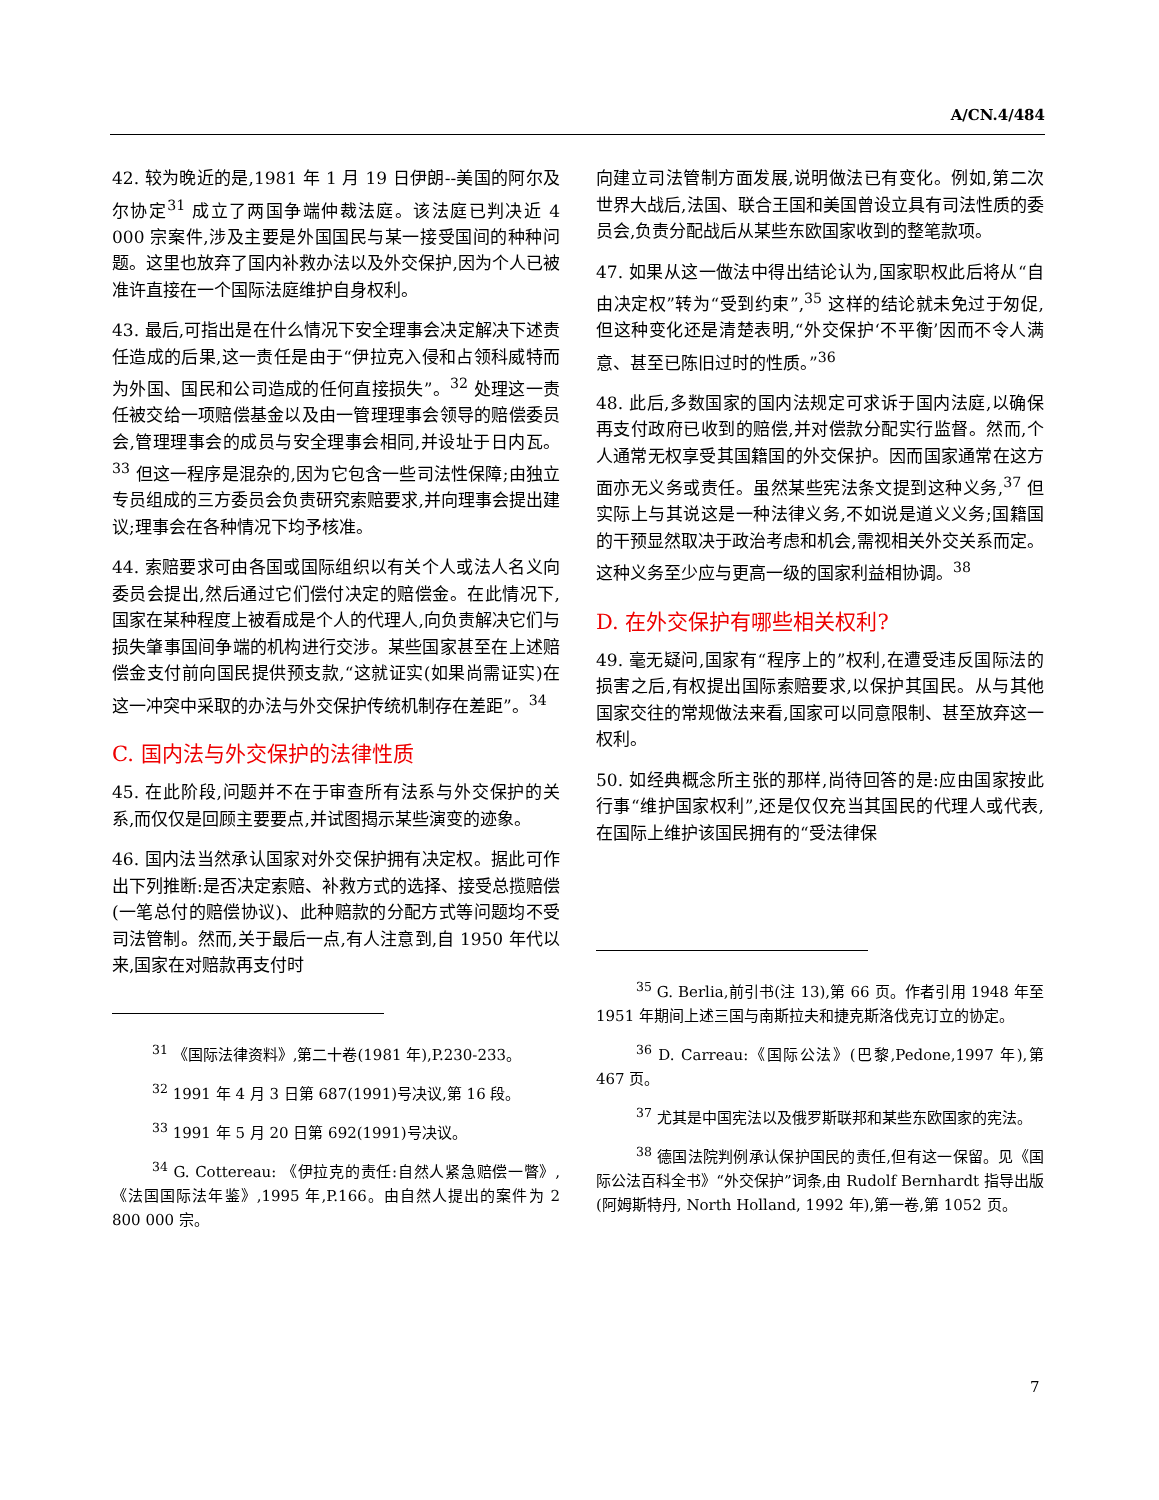A/CN.4/484
42. 较为晚近的是,1981 年 1 月 19 日伊朗--美国的阿尔及尔协定<sup>31</sup> 成立了两国争端仲裁法庭。该法庭已判决近 4 000 宗案件,涉及主要是外国国民与某一接受国间的种种问题。这里也放弃了国内补救办法以及外交保护,因为个人已被准许直接在一个国际法庭维护自身权利。
43. 最后,可指出是在什么情况下安全理事会决定解决下述责任造成的后果,这一责任是由于“伊拉克入侵和占领科威特而为外国、国民和公司造成的任何直接损失”。<sup>32</sup> 处理这一责任被交给一项赔偿基金以及由一管理理事会领导的赔偿委员会,管理理事会的成员与安全理事会相同,并设址于日内瓦。<sup>33</sup> 但这一程序是混杂的,因为它包含一些司法性保障;由独立专员组成的三方委员会负责研究索赔要求,并向理事会提出建议;理事会在各种情况下均予核准。
44. 索赔要求可由各国或国际组织以有关个人或法人名义向委员会提出,然后通过它们偿付决定的赔偿金。在此情况下,国家在某种程度上被看成是个人的代理人,向负责解决它们与损失肇事国间争端的机构进行交涉。某些国家甚至在上述赔偿金支付前向国民提供预支款,“这就证实(如果尚需证实)在这一冲突中采取的办法与外交保护传统机制存在差距”。<sup>34</sup>
C. 国内法与外交保护的法律性质
45. 在此阶段,问题并不在于审查所有法系与外交保护的关系,而仅仅是回顾主要要点,并试图揭示某些演变的迹象。
46. 国内法当然承认国家对外交保护拥有决定权。据此可作出下列推断:是否决定索赔、补救方式的选择、接受总揽赔偿(一笔总付的赔偿协议)、此种赔款的分配方式等问题均不受司法管制。然而,关于最后一点,有人注意到,自 1950 年代以来,国家在对赔款再支付时
<sup>31</sup> 《国际法律资料》,第二十卷(1981 年),P.230-233。
<sup>32</sup> 1991 年 4 月 3 日第 687(1991)号决议,第 16 段。
<sup>33</sup> 1991 年 5 月 20 日第 692(1991)号决议。
<sup>34</sup> G. Cottereau: 《伊拉克的责任:自然人紧急赔偿一瞥》,《法国国际法年鉴》,1995 年,P.166。由自然人提出的案件为 2 800 000 宗。
向建立司法管制方面发展,说明做法已有变化。例如,第二次世界大战后,法国、联合王国和美国曾设立具有司法性质的委员会,负责分配战后从某些东欧国家收到的整笔款项。
47. 如果从这一做法中得出结论认为,国家职权此后将从“自由决定权”转为“受到约束”,<sup>35</sup> 这样的结论就未免过于匆促,但这种变化还是清楚表明,“外交保护‘不平衡’因而不令人满意、甚至已陈旧过时的性质。”<sup>36</sup>
48. 此后,多数国家的国内法规定可求诉于国内法庭,以确保再支付政府已收到的赔偿,并对偿款分配实行监督。然而,个人通常无权享受其国籍国的外交保护。因而国家通常在这方面亦无义务或责任。虽然某些宪法条文提到这种义务,<sup>37</sup> 但实际上与其说这是一种法律义务,不如说是道义义务;国籍国的干预显然取决于政治考虑和机会,需视相关外交关系而定。这种义务至少应与更高一级的国家利益相协调。<sup>38</sup>
D. 在外交保护有哪些相关权利?
49. 毫无疑问,国家有“程序上的”权利,在遭受违反国际法的损害之后,有权提出国际索赔要求,以保护其国民。从与其他国家交往的常规做法来看,国家可以同意限制、甚至放弃这一权利。
50. 如经典概念所主张的那样,尚待回答的是:应由国家按此行事“维护国家权利”,还是仅仅充当其国民的代理人或代表,在国际上维护该国民拥有的“受法律保
<sup>35</sup> G. Berlia,前引书(注 13),第 66 页。作者引用 1948 年至 1951 年期间上述三国与南斯拉夫和捷克斯洛伐克订立的协定。
<sup>36</sup> D. Carreau:《国际公法》(巴黎,Pedone,1997 年),第 467 页。
<sup>37</sup> 尤其是中国宪法以及俄罗斯联邦和某些东欧国家的宪法。
<sup>38</sup> 德国法院判例承认保护国民的责任,但有这一保留。见《国际公法百科全书》“外交保护”词条,由 Rudolf Bernhardt 指导出版(阿姆斯特丹, North Holland, 1992 年),第一卷,第 1052 页。
7